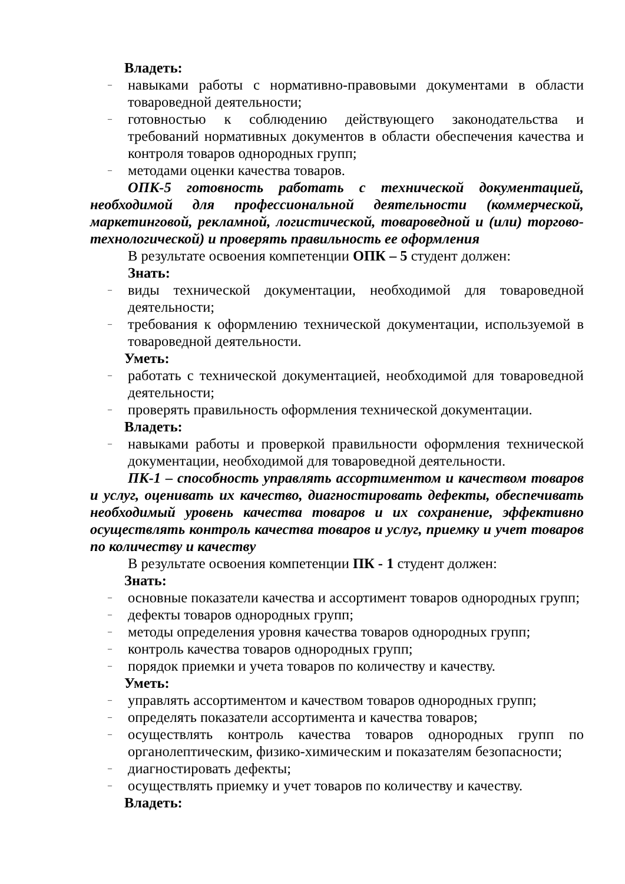Владеть:
– навыками работы с нормативно-правовыми документами в области товароведной деятельности;
– готовностью к соблюдению действующего законодательства и требований нормативных документов в области обеспечения качества и контроля товаров однородных групп;
– методами оценки качества товаров.
ОПК-5 готовность работать с технической документацией, необходимой для профессиональной деятельности (коммерческой, маркетинговой, рекламной, логистической, товароведной и (или) торгово-технологической) и проверять правильность ее оформления
В результате освоения компетенции ОПК – 5 студент должен:
Знать:
– виды технической документации, необходимой для товароведной деятельности;
– требования к оформлению технической документации, используемой в товароведной деятельности.
Уметь:
– работать с технической документацией, необходимой для товароведной деятельности;
– проверять правильность оформления технической документации.
Владеть:
– навыками работы и проверкой правильности оформления технической документации, необходимой для товароведной деятельности.
ПК-1 – способность управлять ассортиментом и качеством товаров и услуг, оценивать их качество, диагностировать дефекты, обеспечивать необходимый уровень качества товаров и их сохранение, эффективно осуществлять контроль качества товаров и услуг, приемку и учет товаров по количеству и качеству
В результате освоения компетенции ПК - 1 студент должен:
Знать:
– основные показатели качества и ассортимент товаров однородных групп;
– дефекты товаров однородных групп;
– методы определения уровня качества товаров однородных групп;
– контроль качества товаров однородных групп;
– порядок приемки и учета товаров по количеству и качеству.
Уметь:
– управлять ассортиментом и качеством товаров однородных групп;
– определять показатели ассортимента и качества товаров;
– осуществлять контроль качества товаров однородных групп по органолептическим, физико-химическим и показателям безопасности;
– диагностировать дефекты;
– осуществлять приемку и учет товаров по количеству и качеству.
Владеть: